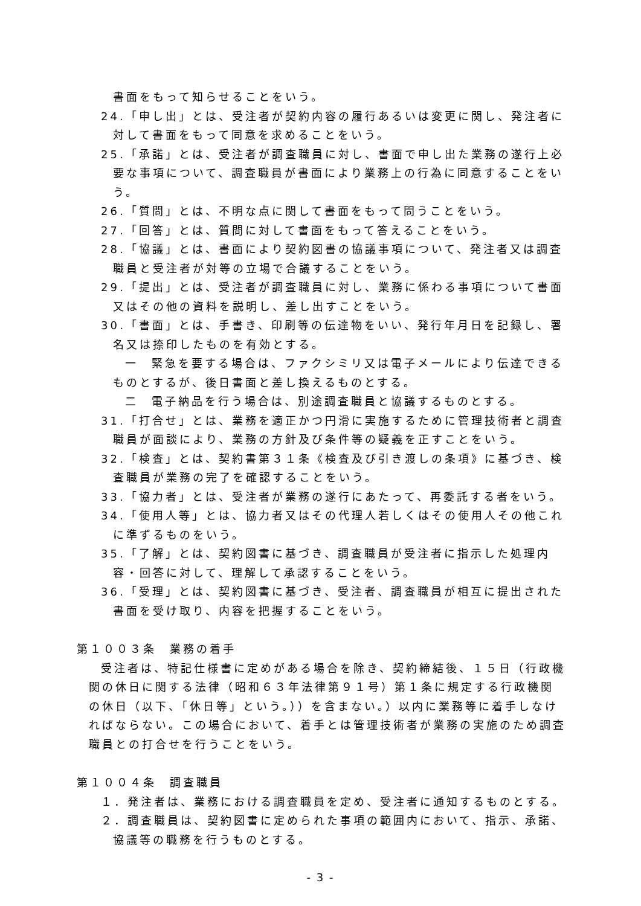書面をもって知らせることをいう。
24.「申し出」とは、受注者が契約内容の履行あるいは変更に関し、発注者に対して書面をもって同意を求めることをいう。
25.「承諾」とは、受注者が調査職員に対し、書面で申し出た業務の遂行上必要な事項について、調査職員が書面により業務上の行為に同意することをいう。
26.「質問」とは、不明な点に関して書面をもって問うことをいう。
27.「回答」とは、質問に対して書面をもって答えることをいう。
28.「協議」とは、書面により契約図書の協議事項について、発注者又は調査職員と受注者が対等の立場で合議することをいう。
29.「提出」とは、受注者が調査職員に対し、業務に係わる事項について書面又はその他の資料を説明し、差し出すことをいう。
30.「書面」とは、手書き、印刷等の伝達物をいい、発行年月日を記録し、署名又は捺印したものを有効とする。
一　緊急を要する場合は、ファクシミリ又は電子メールにより伝達できるものとするが、後日書面と差し換えるものとする。
二　電子納品を行う場合は、別途調査職員と協議するものとする。
31.「打合せ」とは、業務を適正かつ円滑に実施するために管理技術者と調査職員が面談により、業務の方針及び条件等の疑義を正すことをいう。
32.「検査」とは、契約書第３１条《検査及び引き渡しの条項》に基づき、検査職員が業務の完了を確認することをいう。
33.「協力者」とは、受注者が業務の遂行にあたって、再委託する者をいう。
34.「使用人等」とは、協力者又はその代理人若しくはその使用人その他これに準ずるものをいう。
35.「了解」とは、契約図書に基づき、調査職員が受注者に指示した処理内容・回答に対して、理解して承認することをいう。
36.「受理」とは、契約図書に基づき、受注者、調査職員が相互に提出された書面を受け取り、内容を把握することをいう。
第１００３条　業務の着手
受注者は、特記仕様書に定めがある場合を除き、契約締結後、１５日（行政機関の休日に関する法律（昭和６３年法律第９１号）第１条に規定する行政機関の休日（以下、「休日等」という。））を含まない。）以内に業務等に着手しなければならない。この場合において、着手とは管理技術者が業務の実施のため調査職員との打合せを行うことをいう。
第１００４条　調査職員
１．発注者は、業務における調査職員を定め、受注者に通知するものとする。
２．調査職員は、契約図書に定められた事項の範囲内において、指示、承諾、協議等の職務を行うものとする。
- 3 -